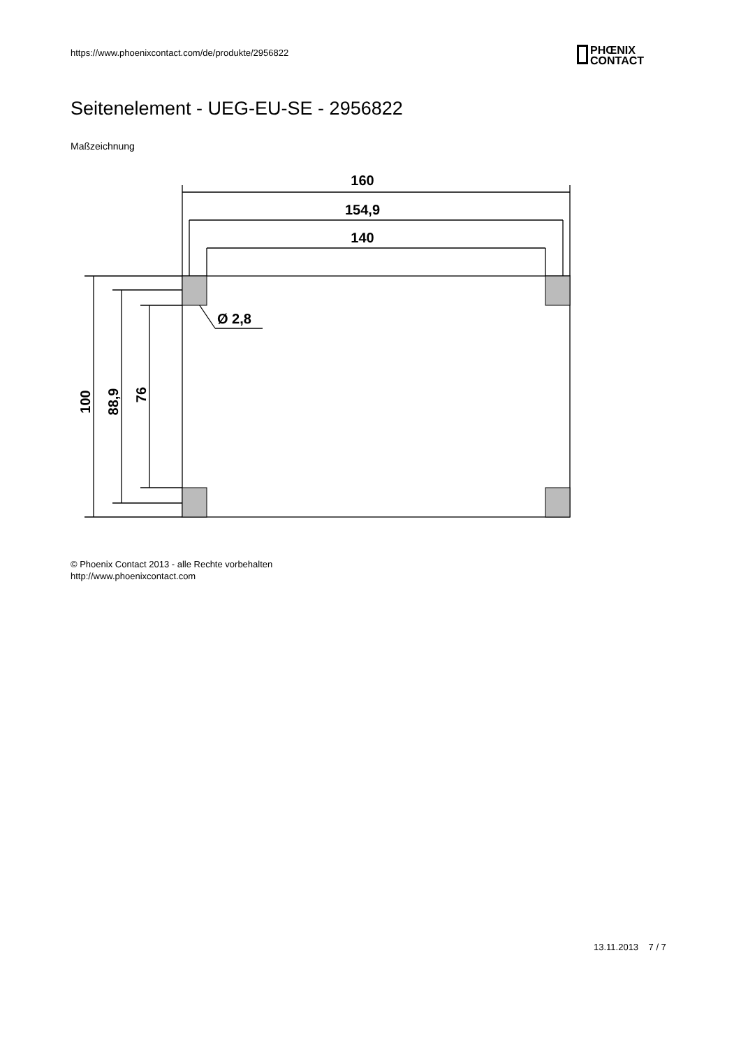https://www.phoenixcontact.com/de/produkte/2956822
PHŒNIX
CONTACT
Seitenelement - UEG-EU-SE - 2956822
Maßzeichnung
160
154,9
140
Ø 2,8
100
88,9
76
© Phoenix Contact 2013 - alle Rechte vorbehalten
http://www.phoenixcontact.com
13.11.2013 7 / 7